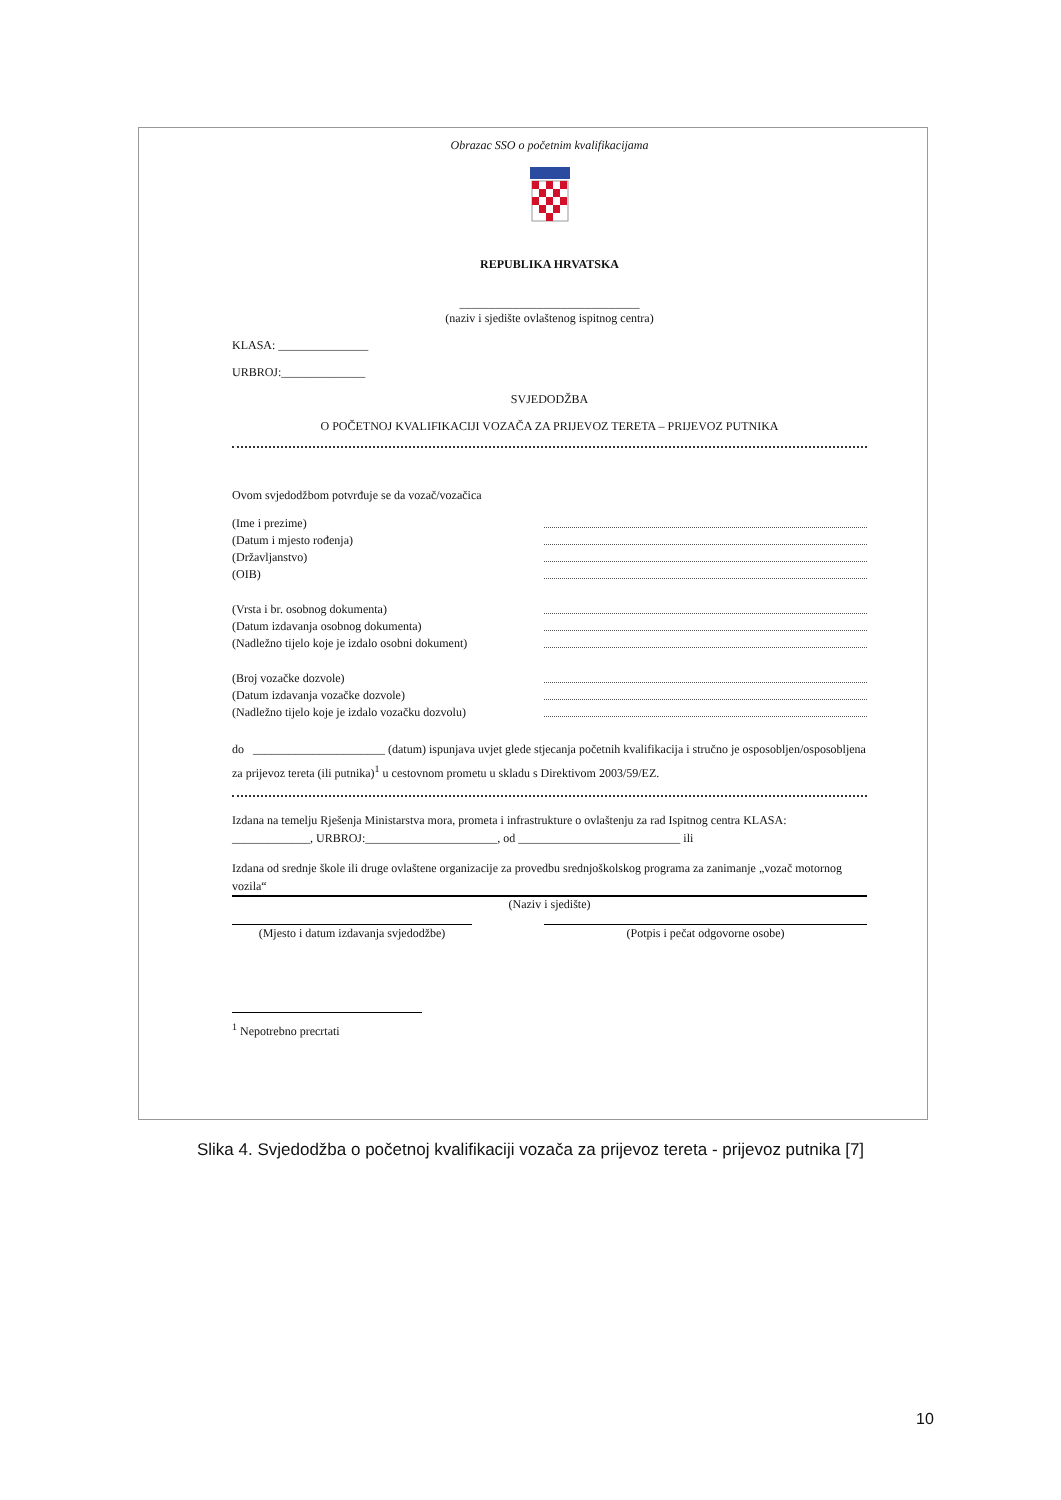Obrazac SSO o početnim kvalifikacijama
REPUBLIKA HRVATSKA
______________________________
(naziv i sjedište ovlaštenog ispitnog centra)
KLASA: _______________
URBROJ:______________
SVJEDODŽBA
O POČETNOJ KVALIFIKACIJI VOZAČA ZA PRIJEVOZ TERETA – PRIJEVOZ PUTNIKA
Ovom svjedodžbom potvrđuje se da vozač/vozačica
(Ime i prezime)
(Datum i mjesto rođenja)
(Državljanstvo)
(OIB)
(Vrsta i br. osobnog dokumenta)
(Datum izdavanja osobnog dokumenta)
(Nadležno tijelo koje je izdalo osobni dokument)
(Broj vozačke dozvole)
(Datum izdavanja vozačke dozvole)
(Nadležno tijelo koje je izdalo vozačku dozvolu)
do ______________________ (datum) ispunjava uvjet glede stjecanja početnih kvalifikacija i stručno je osposobljen/osposobljena za prijevoz tereta (ili putnika)<sup>1</sup> u cestovnom prometu u skladu s Direktivom 2003/59/EZ.
Izdana na temelju Rješenja Ministarstva mora, prometa i infrastrukture o ovlaštenju za rad Ispitnog centra KLASA: _____________, URBROJ:______________________, od ___________________________ ili
Izdana od srednje škole ili druge ovlaštene organizacije za provedbu srednjoškolskog programa za zanimanje „vozač motornog vozila“
(Naziv i sjedište)
(Mjesto i datum izdavanja svjedodžbe) (Potpis i pečat odgovorne osobe)
<sup>1</sup> Nepotrebno precrtati
Slika 4. Svjedodžba o početnoj kvalifikaciji vozača za prijevoz tereta - prijevoz putnika [7]
10